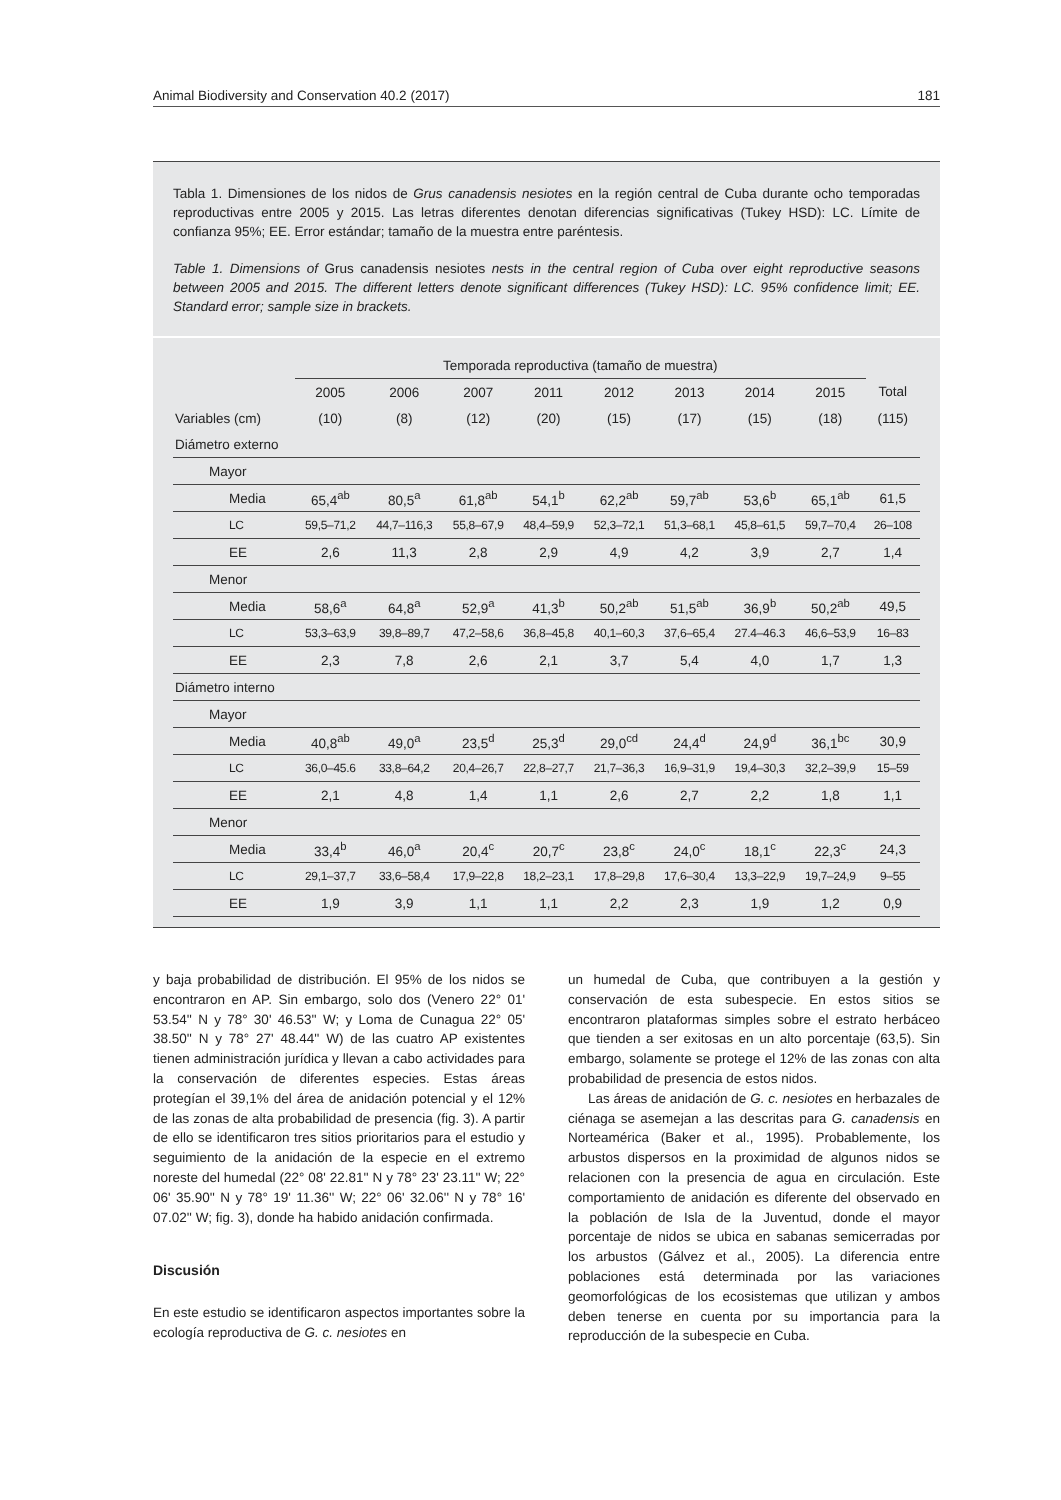Animal Biodiversity and Conservation 40.2 (2017) 181
Tabla 1. Dimensiones de los nidos de Grus canadensis nesiotes en la región central de Cuba durante ocho temporadas reproductivas entre 2005 y 2015. Las letras diferentes denotan diferencias significativas (Tukey HSD): LC. Límite de confianza 95%; EE. Error estándar; tamaño de la muestra entre paréntesis.
Table 1. Dimensions of Grus canadensis nesiotes nests in the central region of Cuba over eight reproductive seasons between 2005 and 2015. The different letters denote significant differences (Tukey HSD): LC. 95% confidence limit; EE. Standard error; sample size in brackets.
| | Temporada reproductiva (tamaño de muestra) | | | | | | | | |
| --- | --- | --- | --- | --- | --- | --- | --- | --- | --- |
| | 2005 | 2006 | 2007 | 2011 | 2012 | 2013 | 2014 | 2015 | Total |
| Variables (cm) | (10) | (8) | (12) | (20) | (15) | (17) | (15) | (18) | (115) |
| Diámetro externo | | | | | | | | | |
| Mayor | | | | | | | | | |
| Media | 65,4<sup>ab</sup> | 80,5<sup>a</sup> | 61,8<sup>ab</sup> | 54,1<sup>b</sup> | 62,2<sup>ab</sup> | 59,7<sup>ab</sup> | 53,6<sup>b</sup> | 65,1<sup>ab</sup> | 61,5 |
| LC | 59,5–71,2 | 44,7–116,3 | 55,8–67,9 | 48,4–59,9 | 52,3–72,1 | 51,3–68,1 | 45,8–61,5 | 59,7–70,4 | 26–108 |
| EE | 2,6 | 11,3 | 2,8 | 2,9 | 4,9 | 4,2 | 3,9 | 2,7 | 1,4 |
| Menor | | | | | | | | | |
| Media | 58,6<sup>a</sup> | 64,8<sup>a</sup> | 52,9<sup>a</sup> | 41,3<sup>b</sup> | 50,2<sup>ab</sup> | 51,5<sup>ab</sup> | 36,9<sup>b</sup> | 50,2<sup>ab</sup> | 49,5 |
| LC | 53,3–63,9 | 39,8–89,7 | 47,2–58,6 | 36,8–45,8 | 40,1–60,3 | 37,6–65,4 | 27.4–46.3 | 46,6–53,9 | 16–83 |
| EE | 2,3 | 7,8 | 2,6 | 2,1 | 3,7 | 5,4 | 4,0 | 1,7 | 1,3 |
| Diámetro interno | | | | | | | | | |
| Mayor | | | | | | | | | |
| Media | 40,8<sup>ab</sup> | 49,0<sup>a</sup> | 23,5<sup>d</sup> | 25,3<sup>d</sup> | 29,0<sup>cd</sup> | 24,4<sup>d</sup> | 24,9<sup>d</sup> | 36,1<sup>bc</sup> | 30,9 |
| LC | 36,0–45.6 | 33,8–64,2 | 20,4–26,7 | 22,8–27,7 | 21,7–36,3 | 16,9–31,9 | 19,4–30,3 | 32,2–39,9 | 15–59 |
| EE | 2,1 | 4,8 | 1,4 | 1,1 | 2,6 | 2,7 | 2,2 | 1,8 | 1,1 |
| Menor | | | | | | | | | |
| Media | 33,4<sup>b</sup> | 46,0<sup>a</sup> | 20,4<sup>c</sup> | 20,7<sup>c</sup> | 23,8<sup>c</sup> | 24,0<sup>c</sup> | 18,1<sup>c</sup> | 22,3<sup>c</sup> | 24,3 |
| LC | 29,1–37,7 | 33,6–58,4 | 17,9–22,8 | 18,2–23,1 | 17,8–29,8 | 17,6–30,4 | 13,3–22,9 | 19,7–24,9 | 9–55 |
| EE | 1,9 | 3,9 | 1,1 | 1,1 | 2,2 | 2,3 | 1,9 | 1,2 | 0,9 |
y baja probabilidad de distribución. El 95% de los nidos se encontraron en AP. Sin embargo, solo dos (Venero 22° 01' 53.54'' N y 78° 30' 46.53'' W; y Loma de Cunagua 22° 05' 38.50'' N y 78° 27' 48.44'' W) de las cuatro AP existentes tienen administración jurídica y llevan a cabo actividades para la conservación de diferentes especies. Estas áreas protegían el 39,1% del área de anidación potencial y el 12% de las zonas de alta probabilidad de presencia (fig. 3). A partir de ello se identificaron tres sitios prioritarios para el estudio y seguimiento de la anidación de la especie en el extremo noreste del humedal (22° 08' 22.81'' N y 78° 23' 23.11'' W; 22° 06' 35.90'' N y 78° 19' 11.36'' W; 22° 06' 32.06'' N y 78° 16' 07.02'' W; fig. 3), donde ha habido anidación confirmada.
Discusión
En este estudio se identificaron aspectos importantes sobre la ecología reproductiva de G. c. nesiotes en
un humedal de Cuba, que contribuyen a la gestión y conservación de esta subespecie. En estos sitios se encontraron plataformas simples sobre el estrato herbáceo que tienden a ser exitosas en un alto porcentaje (63,5). Sin embargo, solamente se protege el 12% de las zonas con alta probabilidad de presencia de estos nidos.
Las áreas de anidación de G. c. nesiotes en herbazales de ciénaga se asemejan a las descritas para G. canadensis en Norteamérica (Baker et al., 1995). Probablemente, los arbustos dispersos en la proximidad de algunos nidos se relacionen con la presencia de agua en circulación. Este comportamiento de anidación es diferente del observado en la población de Isla de la Juventud, donde el mayor porcentaje de nidos se ubica en sabanas semicerradas por los arbustos (Gálvez et al., 2005). La diferencia entre poblaciones está determinada por las variaciones geomorfológicas de los ecosistemas que utilizan y ambos deben tenerse en cuenta por su importancia para la reproducción de la subespecie en Cuba.